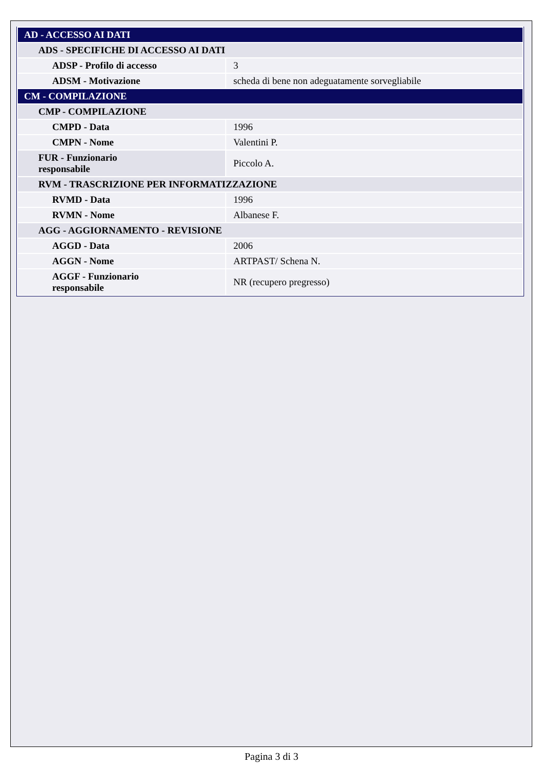| AD - ACCESSO AI DATI | |
| ADS - SPECIFICHE DI ACCESSO AI DATI | |
| ADSP - Profilo di accesso | 3 |
| ADSM - Motivazione | scheda di bene non adeguatamente sorvegliabile |
| CM - COMPILAZIONE | |
| CMP - COMPILAZIONE | |
| CMPD - Data | 1996 |
| CMPN - Nome | Valentini P. |
| FUR - Funzionario responsabile | Piccolo A. |
| RVM - TRASCRIZIONE PER INFORMATIZZAZIONE | |
| RVMD - Data | 1996 |
| RVMN - Nome | Albanese F. |
| AGG - AGGIORNAMENTO - REVISIONE | |
| AGGD - Data | 2006 |
| AGGN - Nome | ARTPAST/ Schena N. |
| AGGF - Funzionario responsabile | NR (recupero pregresso) |
Pagina 3 di 3